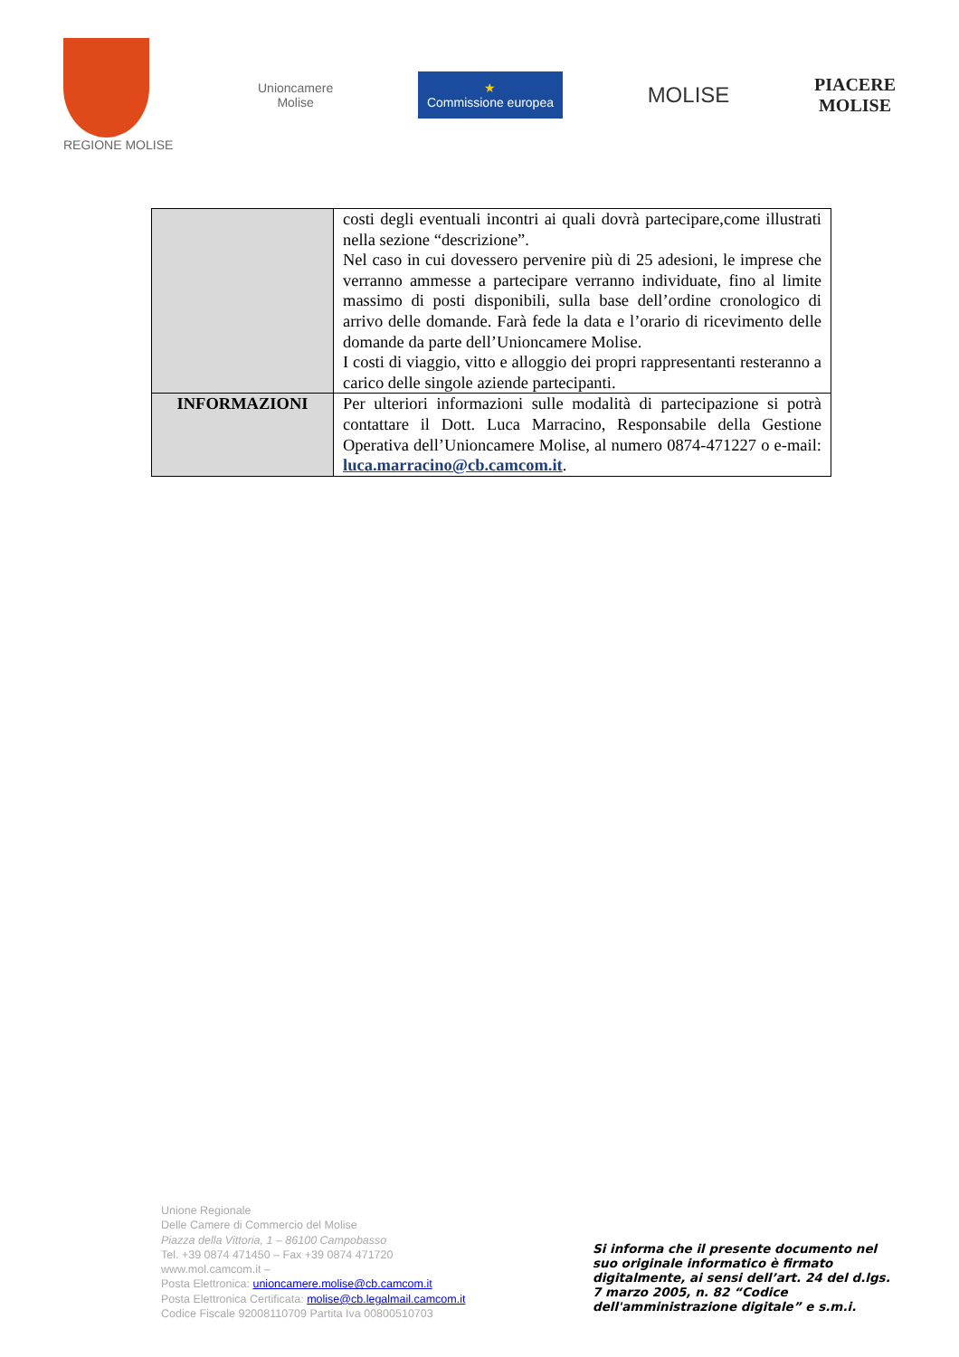REGIONE MOLISE
Unioncamere
Molise
★
Commissione europea
MOLISE
PIACERE
MOLISE
| | costi degli eventuali incontri ai quali dovrà partecipare,come illustrati nella sezione “descrizione”. Nel caso in cui dovessero pervenire più di 25 adesioni, le imprese che verranno ammesse a partecipare verranno individuate, fino al limite massimo di posti disponibili, sulla base dell’ordine cronologico di arrivo delle domande. Farà fede la data e l’orario di ricevimento delle domande da parte dell’Unioncamere Molise. I costi di viaggio, vitto e alloggio dei propri rappresentanti resteranno a carico delle singole aziende partecipanti. |
| INFORMAZIONI | Per ulteriori informazioni sulle modalità di partecipazione si potrà contattare il Dott. Luca Marracino, Responsabile della Gestione Operativa dell’Unioncamere Molise, al numero 0874-471227 o e-mail: luca.marracino@cb.camcom.it . |
Unione Regionale
Delle Camere di Commercio del Molise
Piazza della Vittoria, 1 – 86100 Campobasso
Tel. +39 0874 471450 – Fax +39 0874 471720
www.mol.camcom.it –
Posta Elettronica: unioncamere.molise@cb.camcom.it
Posta Elettronica Certificata: molise@cb.legalmail.camcom.it
Codice Fiscale 92008110709 Partita Iva 00800510703
Si informa che il presente documento nel suo originale informatico è firmato digitalmente, ai sensi dell’art. 24 del d.lgs. 7 marzo 2005, n. 82 “Codice dell'amministrazione digitale” e s.m.i.